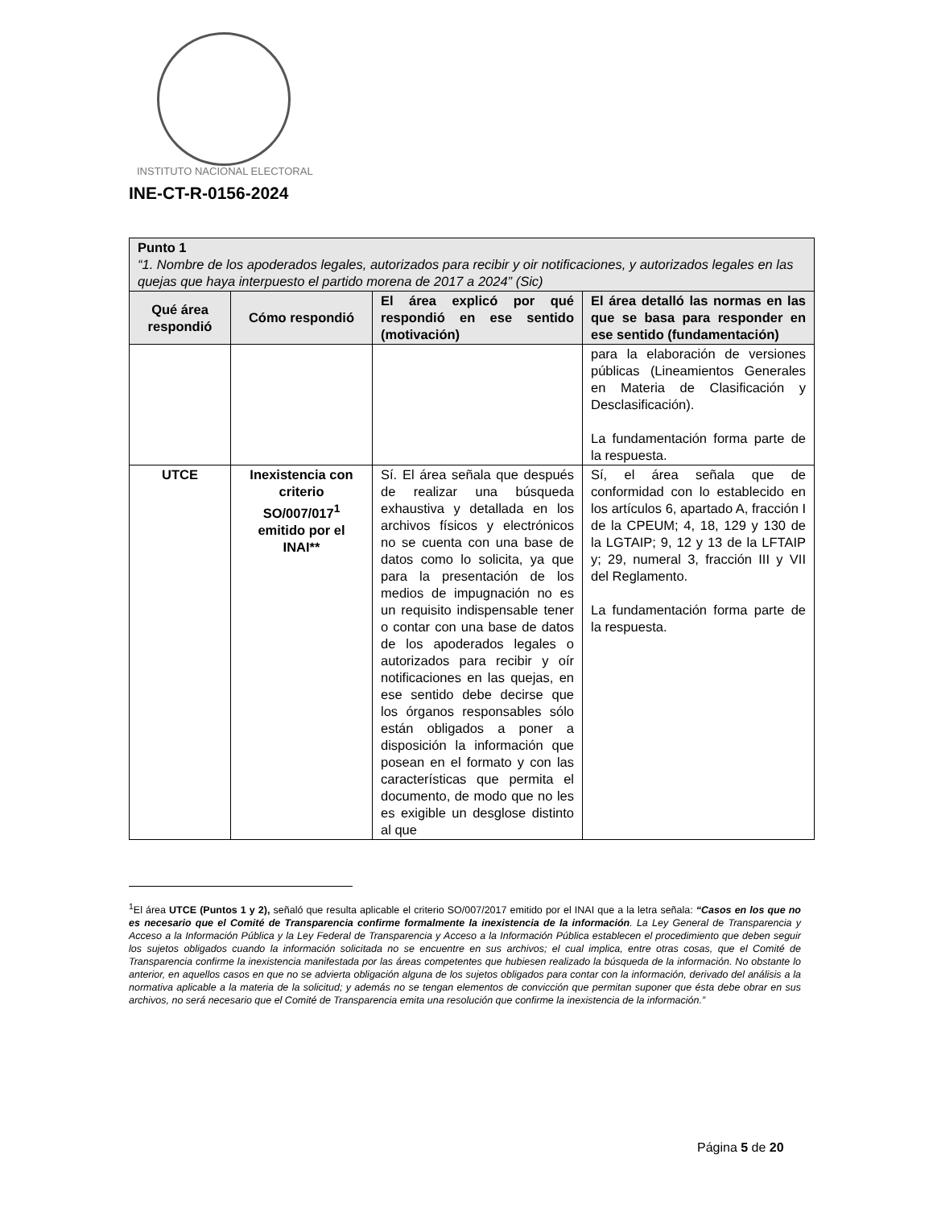INSTITUTO NACIONAL ELECTORAL
INE-CT-R-0156-2024
| Punto 1 “1. Nombre de los apoderados legales, autorizados para recibir y oir notificaciones, y autorizados legales en las quejas que haya interpuesto el partido morena de 2017 a 2024” (Sic) | | | |
| Qué área respondió | Cómo respondió | El área explicó por qué respondió en ese sentido (motivación) | El área detalló las normas en las que se basa para responder en ese sentido (fundamentación) |
| | | | para la elaboración de versiones públicas (Lineamientos Generales en Materia de Clasificación y Desclasificación). La fundamentación forma parte de la respuesta. |
| UTCE | Inexistencia con criterio SO/007/017<sup>1</sup> emitido por el INAI** | Sí. El área señala que después de realizar una búsqueda exhaustiva y detallada en los archivos físicos y electrónicos no se cuenta con una base de datos como lo solicita, ya que para la presentación de los medios de impugnación no es un requisito indispensable tener o contar con una base de datos de los apoderados legales o autorizados para recibir y oír notificaciones en las quejas, en ese sentido debe decirse que los órganos responsables sólo están obligados a poner a disposición la información que posean en el formato y con las características que permita el documento, de modo que no les es exigible un desglose distinto al que | Sí, el área señala que de conformidad con lo establecido en los artículos 6, apartado A, fracción I de la CPEUM; 4, 18, 129 y 130 de la LGTAIP; 9, 12 y 13 de la LFTAIP y; 29, numeral 3, fracción III y VII del Reglamento. La fundamentación forma parte de la respuesta. |
<sup>1</sup> El área UTCE (Puntos 1 y 2), señaló que resulta aplicable el criterio SO/007/2017 emitido por el INAI que a la letra señala: “Casos en los que no es necesario que el Comité de Transparencia confirme formalmente la inexistencia de la información. La Ley General de Transparencia y Acceso a la Información Pública y la Ley Federal de Transparencia y Acceso a la Información Pública establecen el procedimiento que deben seguir los sujetos obligados cuando la información solicitada no se encuentre en sus archivos; el cual implica, entre otras cosas, que el Comité de Transparencia confirme la inexistencia manifestada por las áreas competentes que hubiesen realizado la búsqueda de la información. No obstante lo anterior, en aquellos casos en que no se advierta obligación alguna de los sujetos obligados para contar con la información, derivado del análisis a la normativa aplicable a la materia de la solicitud; y además no se tengan elementos de convicción que permitan suponer que ésta debe obrar en sus archivos, no será necesario que el Comité de Transparencia emita una resolución que confirme la inexistencia de la información.”
Página 5 de 20